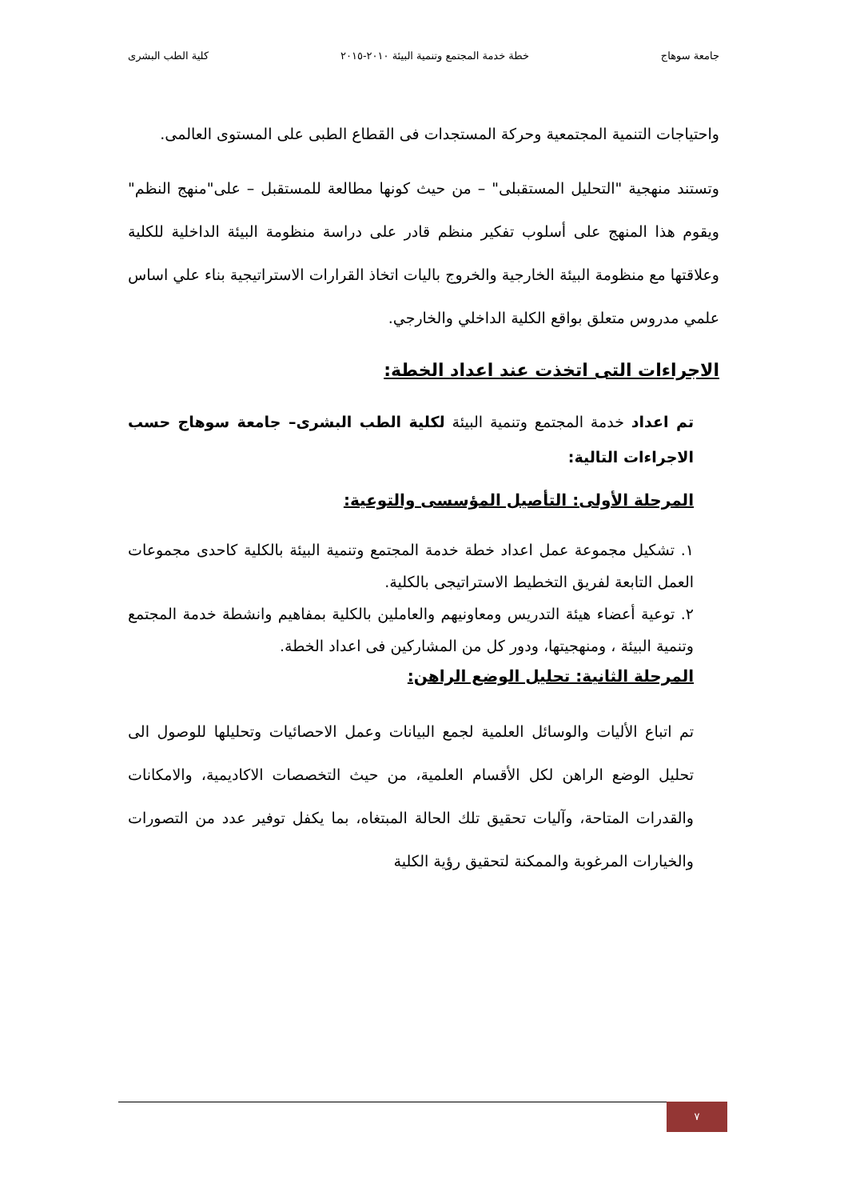جامعة سوهاج خطة خدمة المجتمع وتنمية البيئة ٢٠١٠-٢٠١٥ كلية الطب البشرى
واحتياجات التنمية المجتمعية وحركة المستجدات فى القطاع الطبى على المستوى العالمى.
وتستند منهجية "التحليل المستقبلى" – من حيث كونها مطالعة للمستقبل – على"منهج النظم" ويقوم هذا المنهج على أسلوب تفكير منظم قادر على دراسة منظومة البيئة الداخلية للكلية وعلاقتها مع منظومة البيئة الخارجية والخروج باليات اتخاذ القرارات الاستراتيجية بناء علي اساس علمي مدروس متعلق بواقع الكلية الداخلي والخارجي.
الاجراءات التى اتخذت عند اعداد الخطة:
تم اعداد خدمة المجتمع وتنمية البيئة لكلية الطب البشرى– جامعة سوهاج حسب الاجراءات التالية:
المرحلة الأولى: التأصيل المؤسسى والتوعية:
١. تشكيل مجموعة عمل اعداد خطة خدمة المجتمع وتنمية البيئة بالكلية كاحدى مجموعات العمل التابعة لفريق التخطيط الاستراتيجى بالكلية.
٢. توعية أعضاء هيئة التدريس ومعاونيهم والعاملين بالكلية بمفاهيم وانشطة خدمة المجتمع وتنمية البيئة ، ومنهجيتها، ودور كل من المشاركين فى اعداد الخطة.
المرحلة الثانية: تحليل الوضع الراهن:
تم اتباع الأليات والوسائل العلمية لجمع البيانات وعمل الاحصائيات وتحليلها للوصول الى تحليل الوضع الراهن لكل الأقسام العلمية، من حيث التخصصات الاكاديمية، والامكانات والقدرات المتاحة، وآليات تحقيق تلك الحالة المبتغاه، بما يكفل توفير عدد من التصورات والخيارات المرغوبة والممكنة لتحقيق رؤية الكلية
٧